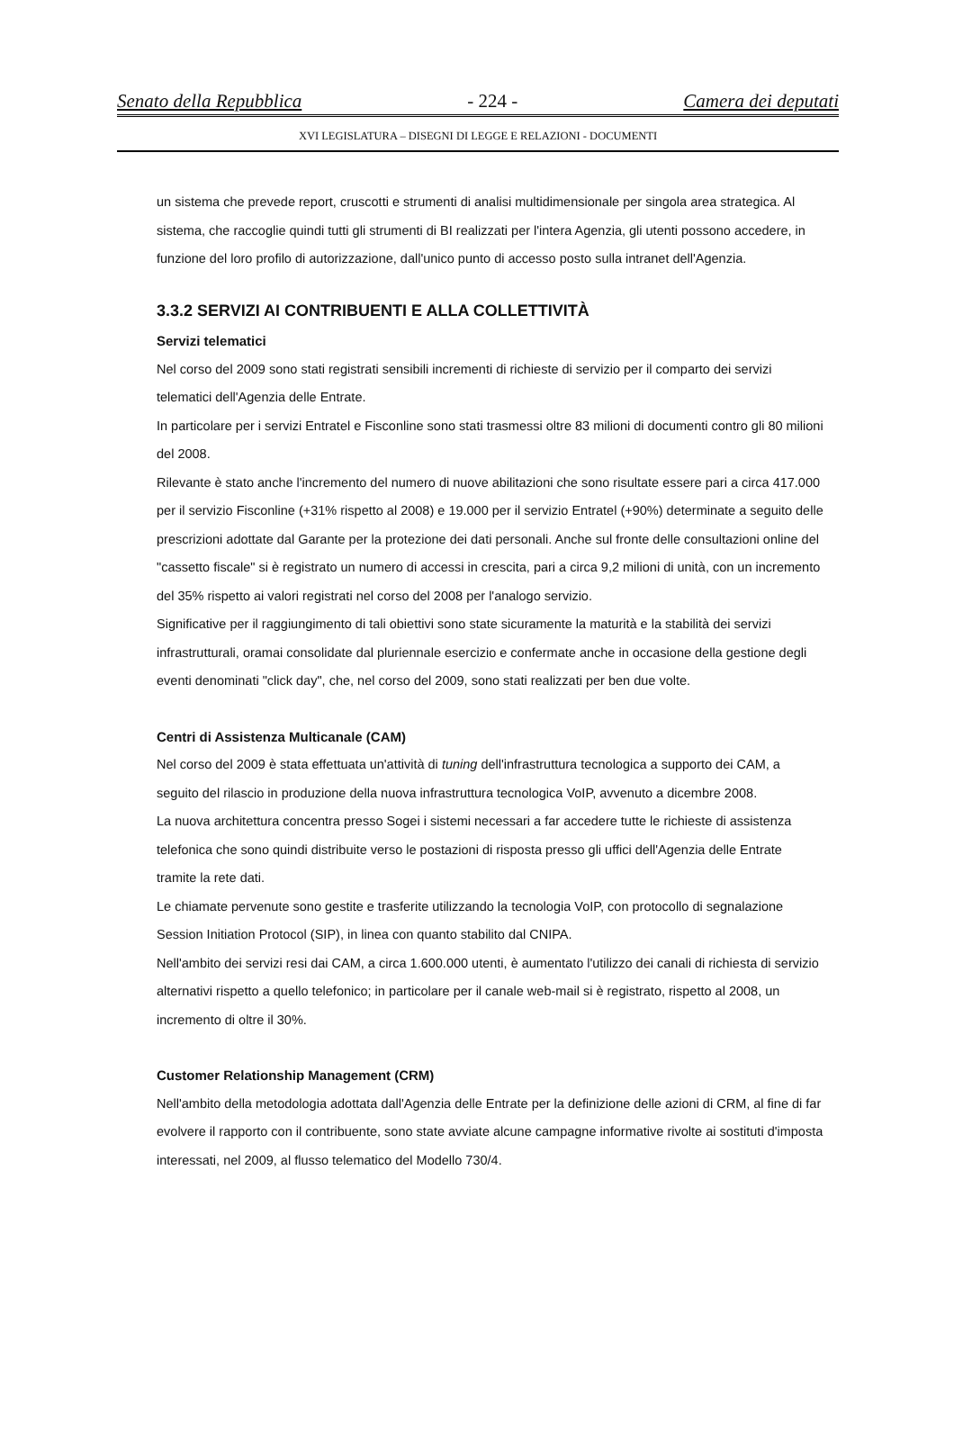Senato della Repubblica - 224 - Camera dei deputati
XVI LEGISLATURA – DISEGNI DI LEGGE E RELAZIONI - DOCUMENTI
un sistema che prevede report, cruscotti e strumenti di analisi multidimensionale per singola area strategica. Al sistema, che raccoglie quindi tutti gli strumenti di BI realizzati per l'intera Agenzia, gli utenti possono accedere, in funzione del loro profilo di autorizzazione, dall'unico punto di accesso posto sulla intranet dell'Agenzia.
3.3.2 SERVIZI AI CONTRIBUENTI E ALLA COLLETTIVITÀ
Servizi telematici
Nel corso del 2009 sono stati registrati sensibili incrementi di richieste di servizio per il comparto dei servizi telematici dell'Agenzia delle Entrate.
In particolare per i servizi Entratel e Fisconline sono stati trasmessi oltre 83 milioni di documenti contro gli 80 milioni del 2008.
Rilevante è stato anche l'incremento del numero di nuove abilitazioni che sono risultate essere pari a circa 417.000 per il servizio Fisconline (+31% rispetto al 2008) e 19.000 per il servizio Entratel (+90%) determinate a seguito delle prescrizioni adottate dal Garante per la protezione dei dati personali. Anche sul fronte delle consultazioni online del "cassetto fiscale" si è registrato un numero di accessi in crescita, pari a circa 9,2 milioni di unità, con un incremento del 35% rispetto ai valori registrati nel corso del 2008 per l'analogo servizio.
Significative per il raggiungimento di tali obiettivi sono state sicuramente la maturità e la stabilità dei servizi infrastrutturali, oramai consolidate dal pluriennale esercizio e confermate anche in occasione della gestione degli eventi denominati "click day", che, nel corso del 2009, sono stati realizzati per ben due volte.
Centri di Assistenza Multicanale (CAM)
Nel corso del 2009 è stata effettuata un'attività di tuning dell'infrastruttura tecnologica a supporto dei CAM, a seguito del rilascio in produzione della nuova infrastruttura tecnologica VoIP, avvenuto a dicembre 2008.
La nuova architettura concentra presso Sogei i sistemi necessari a far accedere tutte le richieste di assistenza telefonica che sono quindi distribuite verso le postazioni di risposta presso gli uffici dell'Agenzia delle Entrate tramite la rete dati.
Le chiamate pervenute sono gestite e trasferite utilizzando la tecnologia VoIP, con protocollo di segnalazione Session Initiation Protocol (SIP), in linea con quanto stabilito dal CNIPA.
Nell'ambito dei servizi resi dai CAM, a circa 1.600.000 utenti, è aumentato l'utilizzo dei canali di richiesta di servizio alternativi rispetto a quello telefonico; in particolare per il canale web-mail si è registrato, rispetto al 2008, un incremento di oltre il 30%.
Customer Relationship Management (CRM)
Nell'ambito della metodologia adottata dall'Agenzia delle Entrate per la definizione delle azioni di CRM, al fine di far evolvere il rapporto con il contribuente, sono state avviate alcune campagne informative rivolte ai sostituti d'imposta interessati, nel 2009, al flusso telematico del Modello 730/4.